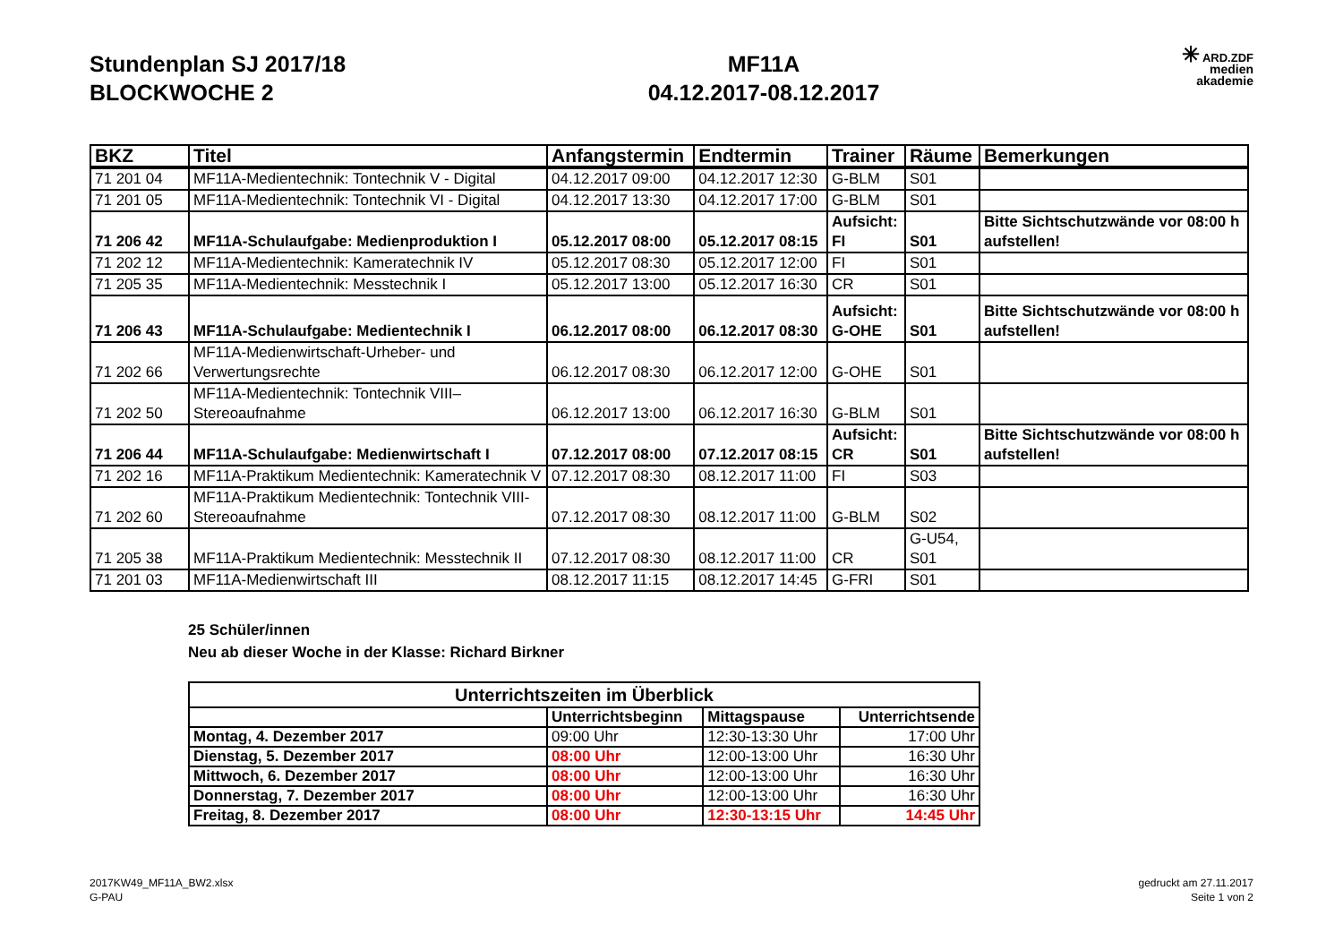Stundenplan SJ 2017/18
BLOCKWOCHE 2
MF11A
04.12.2017-08.12.2017
✳ ARD.ZDF
medien
akademie
| BKZ | Titel | Anfangstermin | Endtermin | Trainer | Räume | Bemerkungen |
| --- | --- | --- | --- | --- | --- | --- |
| 71 201 04 | MF11A-Medientechnik: Tontechnik V - Digital | 04.12.2017 09:00 | 04.12.2017 12:30 | G-BLM | S01 | |
| 71 201 05 | MF11A-Medientechnik: Tontechnik VI - Digital | 04.12.2017 13:30 | 04.12.2017 17:00 | G-BLM | S01 | |
| 71 206 42 | MF11A-Schulaufgabe: Medienproduktion I | 05.12.2017 08:00 | 05.12.2017 08:15 | Aufsicht: FI | S01 | Bitte Sichtschutzwände vor 08:00 h aufstellen! |
| 71 202 12 | MF11A-Medientechnik: Kameratechnik IV | 05.12.2017 08:30 | 05.12.2017 12:00 | FI | S01 | |
| 71 205 35 | MF11A-Medientechnik: Messtechnik I | 05.12.2017 13:00 | 05.12.2017 16:30 | CR | S01 | |
| 71 206 43 | MF11A-Schulaufgabe: Medientechnik I | 06.12.2017 08:00 | 06.12.2017 08:30 | Aufsicht: G-OHE | S01 | Bitte Sichtschutzwände vor 08:00 h aufstellen! |
| 71 202 66 | MF11A-Medienwirtschaft-Urheber- und Verwertungsrechte | 06.12.2017 08:30 | 06.12.2017 12:00 | G-OHE | S01 | |
| 71 202 50 | MF11A-Medientechnik: Tontechnik VIII–Stereoaufnahme | 06.12.2017 13:00 | 06.12.2017 16:30 | G-BLM | S01 | |
| 71 206 44 | MF11A-Schulaufgabe: Medienwirtschaft I | 07.12.2017 08:00 | 07.12.2017 08:15 | Aufsicht: CR | S01 | Bitte Sichtschutzwände vor 08:00 h aufstellen! |
| 71 202 16 | MF11A-Praktikum Medientechnik: Kameratechnik V | 07.12.2017 08:30 | 08.12.2017 11:00 | FI | S03 | |
| 71 202 60 | MF11A-Praktikum Medientechnik: Tontechnik VIII-Stereoaufnahme | 07.12.2017 08:30 | 08.12.2017 11:00 | G-BLM | S02 | |
| 71 205 38 | MF11A-Praktikum Medientechnik: Messtechnik II | 07.12.2017 08:30 | 08.12.2017 11:00 | CR | G-U54, S01 | |
| 71 201 03 | MF11A-Medienwirtschaft III | 08.12.2017 11:15 | 08.12.2017 14:45 | G-FRI | S01 | |
25 Schüler/innen
Neu ab dieser Woche in der Klasse: Richard Birkner
| Unterrichtszeiten im Überblick | | | |
| --- | --- | --- | --- |
| | Unterrichtsbeginn | Mittagspause | Unterrichtsende |
| Montag, 4. Dezember 2017 | 09:00 Uhr | 12:30-13:30 Uhr | 17:00 Uhr |
| Dienstag, 5. Dezember 2017 | 08:00 Uhr | 12:00-13:00 Uhr | 16:30 Uhr |
| Mittwoch, 6. Dezember 2017 | 08:00 Uhr | 12:00-13:00 Uhr | 16:30 Uhr |
| Donnerstag, 7. Dezember 2017 | 08:00 Uhr | 12:00-13:00 Uhr | 16:30 Uhr |
| Freitag, 8. Dezember 2017 | 08:00 Uhr | 12:30-13:15 Uhr | 14:45 Uhr |
2017KW49_MF11A_BW2.xlsx
G-PAU
gedruckt am 27.11.2017
Seite 1 von 2